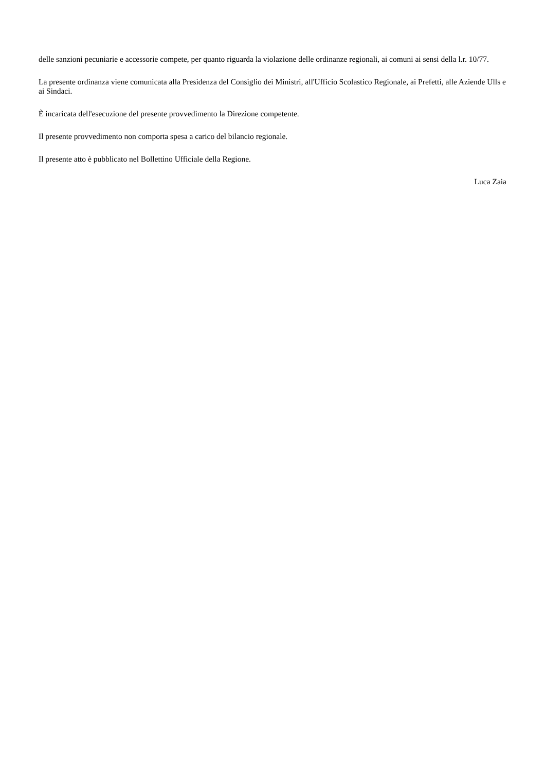delle sanzioni pecuniarie e accessorie compete, per quanto riguarda la violazione delle ordinanze regionali, ai comuni ai sensi della l.r. 10/77.
La presente ordinanza viene comunicata alla Presidenza del Consiglio dei Ministri, all'Ufficio Scolastico Regionale, ai Prefetti, alle Aziende Ulls e ai Sindaci.
È incaricata dell'esecuzione del presente provvedimento la Direzione competente.
Il presente provvedimento non comporta spesa a carico del bilancio regionale.
Il presente atto è pubblicato nel Bollettino Ufficiale della Regione.
Luca Zaia